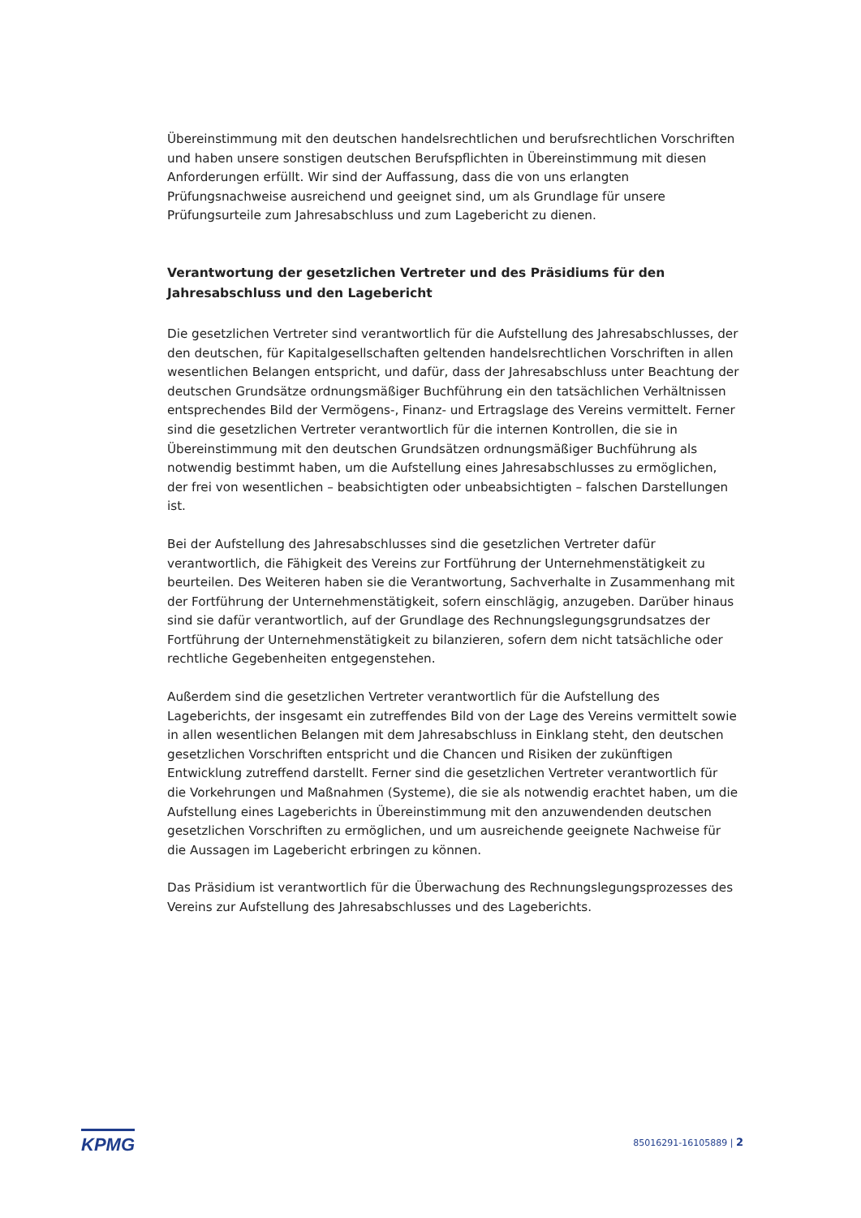Übereinstimmung mit den deutschen handelsrechtlichen und berufsrechtlichen Vorschriften und haben unsere sonstigen deutschen Berufspflichten in Übereinstimmung mit diesen Anforderungen erfüllt. Wir sind der Auffassung, dass die von uns erlangten Prüfungsnachweise ausreichend und geeignet sind, um als Grundlage für unsere Prüfungsurteile zum Jahresabschluss und zum Lagebericht zu dienen.
Verantwortung der gesetzlichen Vertreter und des Präsidiums für den Jahresabschluss und den Lagebericht
Die gesetzlichen Vertreter sind verantwortlich für die Aufstellung des Jahresabschlusses, der den deutschen, für Kapitalgesellschaften geltenden handelsrechtlichen Vorschriften in allen wesentlichen Belangen entspricht, und dafür, dass der Jahresabschluss unter Beachtung der deutschen Grundsätze ordnungsmäßiger Buchführung ein den tatsächlichen Verhältnissen entsprechendes Bild der Vermögens-, Finanz- und Ertragslage des Vereins vermittelt. Ferner sind die gesetzlichen Vertreter verantwortlich für die internen Kontrollen, die sie in Übereinstimmung mit den deutschen Grundsätzen ordnungsmäßiger Buchführung als notwendig bestimmt haben, um die Aufstellung eines Jahresabschlusses zu ermöglichen, der frei von wesentlichen – beabsichtigten oder unbeabsichtigten – falschen Darstellungen ist.
Bei der Aufstellung des Jahresabschlusses sind die gesetzlichen Vertreter dafür verantwortlich, die Fähigkeit des Vereins zur Fortführung der Unternehmenstätigkeit zu beurteilen. Des Weiteren haben sie die Verantwortung, Sachverhalte in Zusammenhang mit der Fortführung der Unternehmenstätigkeit, sofern einschlägig, anzugeben. Darüber hinaus sind sie dafür verantwortlich, auf der Grundlage des Rechnungslegungsgrundsatzes der Fortführung der Unternehmenstätigkeit zu bilanzieren, sofern dem nicht tatsächliche oder rechtliche Gegebenheiten entgegenstehen.
Außerdem sind die gesetzlichen Vertreter verantwortlich für die Aufstellung des Lageberichts, der insgesamt ein zutreffendes Bild von der Lage des Vereins vermittelt sowie in allen wesentlichen Belangen mit dem Jahresabschluss in Einklang steht, den deutschen gesetzlichen Vorschriften entspricht und die Chancen und Risiken der zukünftigen Entwicklung zutreffend darstellt. Ferner sind die gesetzlichen Vertreter verantwortlich für die Vorkehrungen und Maßnahmen (Systeme), die sie als notwendig erachtet haben, um die Aufstellung eines Lageberichts in Übereinstimmung mit den anzuwendenden deutschen gesetzlichen Vorschriften zu ermöglichen, und um ausreichende geeignete Nachweise für die Aussagen im Lagebericht erbringen zu können.
Das Präsidium ist verantwortlich für die Überwachung des Rechnungslegungsprozesses des Vereins zur Aufstellung des Jahresabschlusses und des Lageberichts.
KPMG
85016291-16105889 | 2